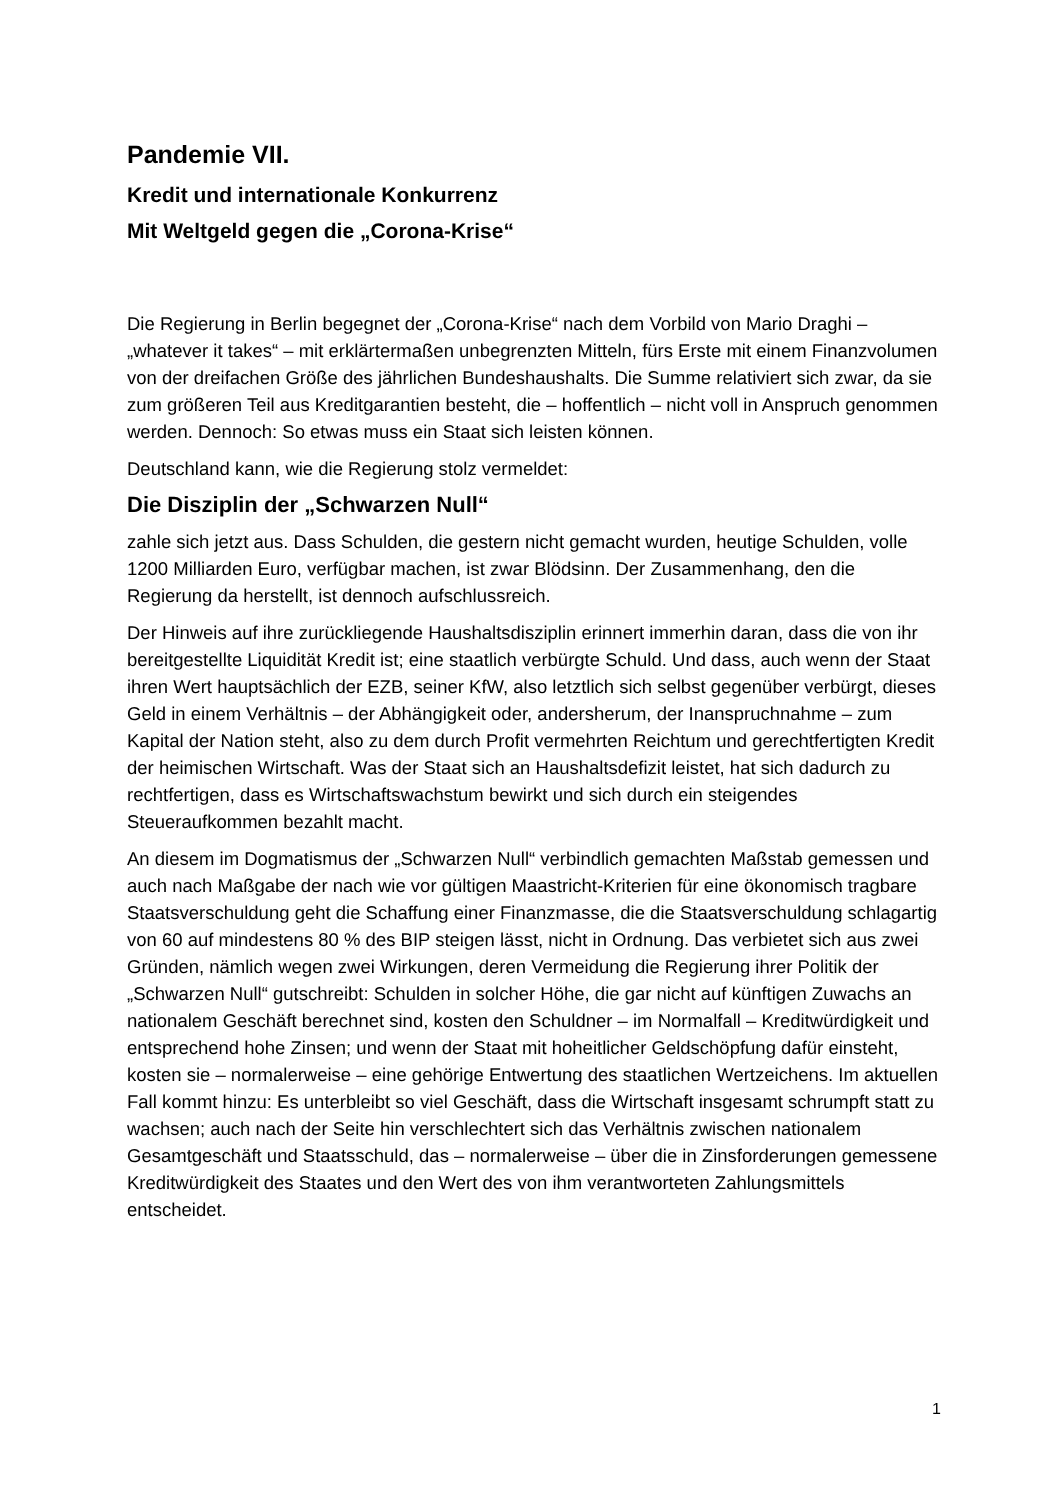Pandemie VII.
Kredit und internationale Konkurrenz
Mit Weltgeld gegen die „Corona-Krise“
Die Regierung in Berlin begegnet der „Corona-Krise“ nach dem Vorbild von Mario Draghi – „whatever it takes“ – mit erklärtermaßen unbegrenzten Mitteln, fürs Erste mit einem Finanzvolumen von der dreifachen Größe des jährlichen Bundeshaushalts. Die Summe relativiert sich zwar, da sie zum größeren Teil aus Kreditgarantien besteht, die – hoffentlich – nicht voll in Anspruch genommen werden. Dennoch: So etwas muss ein Staat sich leisten können.
Deutschland kann, wie die Regierung stolz vermeldet:
Die Disziplin der „Schwarzen Null“
zahle sich jetzt aus. Dass Schulden, die gestern nicht gemacht wurden, heutige Schulden, volle 1200 Milliarden Euro, verfügbar machen, ist zwar Blödsinn. Der Zusammenhang, den die Regierung da herstellt, ist dennoch aufschlussreich.
Der Hinweis auf ihre zurückliegende Haushaltsdisziplin erinnert immerhin daran, dass die von ihr bereitgestellte Liquidität Kredit ist; eine staatlich verbürgte Schuld. Und dass, auch wenn der Staat ihren Wert hauptsächlich der EZB, seiner KfW, also letztlich sich selbst gegenüber verbürgt, dieses Geld in einem Verhältnis – der Abhängigkeit oder, andersherum, der Inanspruchnahme – zum Kapital der Nation steht, also zu dem durch Profit vermehrten Reichtum und gerechtfertigten Kredit der heimischen Wirtschaft. Was der Staat sich an Haushaltsdefizit leistet, hat sich dadurch zu rechtfertigen, dass es Wirtschaftswachstum bewirkt und sich durch ein steigendes Steueraufkommen bezahlt macht.
An diesem im Dogmatismus der „Schwarzen Null“ verbindlich gemachten Maßstab gemessen und auch nach Maßgabe der nach wie vor gültigen Maastricht-Kriterien für eine ökonomisch tragbare Staatsverschuldung geht die Schaffung einer Finanzmasse, die die Staatsverschuldung schlagartig von 60 auf mindestens 80 % des BIP steigen lässt, nicht in Ordnung. Das verbietet sich aus zwei Gründen, nämlich wegen zwei Wirkungen, deren Vermeidung die Regierung ihrer Politik der „Schwarzen Null“ gutschreibt: Schulden in solcher Höhe, die gar nicht auf künftigen Zuwachs an nationalem Geschäft berechnet sind, kosten den Schuldner – im Normalfall – Kreditwürdigkeit und entsprechend hohe Zinsen; und wenn der Staat mit hoheitlicher Geldschöpfung dafür einsteht, kosten sie – normalerweise – eine gehörige Entwertung des staatlichen Wertzeichens. Im aktuellen Fall kommt hinzu: Es unterbleibt so viel Geschäft, dass die Wirtschaft insgesamt schrumpft statt zu wachsen; auch nach der Seite hin verschlechtert sich das Verhältnis zwischen nationalem Gesamtgeschäft und Staatsschuld, das – normalerweise – über die in Zinsforderungen gemessene Kreditwürdigkeit des Staates und den Wert des von ihm verantworteten Zahlungsmittels entscheidet.
1